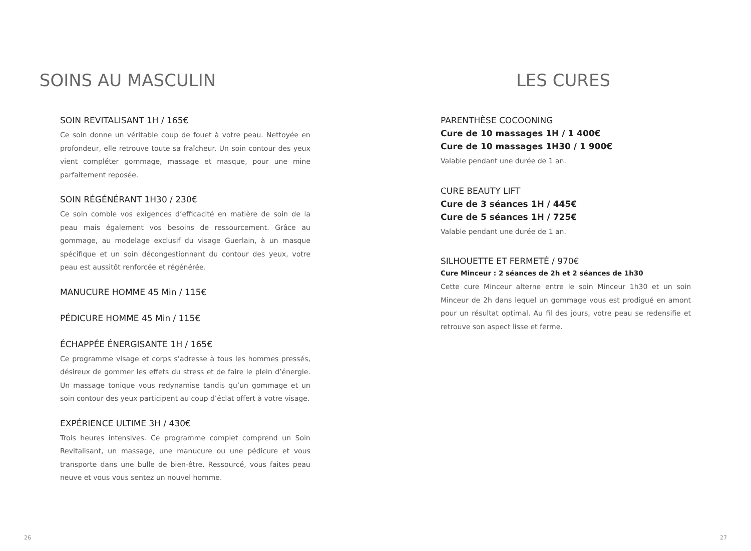SOINS AU MASCULIN
SOIN REVITALISANT 1H / 165€
Ce soin donne un véritable coup de fouet à votre peau. Nettoyée en profondeur, elle retrouve toute sa fraîcheur. Un soin contour des yeux vient compléter gommage, massage et masque, pour une mine parfaitement reposée.
SOIN RÉGÉNÉRANT 1H30 / 230€
Ce soin comble vos exigences d’efficacité en matière de soin de la peau mais également vos besoins de ressourcement. Grâce au gommage, au modelage exclusif du visage Guerlain, à un masque spécifique et un soin décongestionnant du contour des yeux, votre peau est aussitôt renforcée et régénérée.
MANUCURE HOMME 45 Min / 115€
PÉDICURE HOMME 45 Min / 115€
ÉCHAPPÉE ÉNERGISANTE 1H / 165€
Ce programme visage et corps s’adresse à tous les hommes pressés, désireux de gommer les effets du stress et de faire le plein d’énergie. Un massage tonique vous redynamise tandis qu’un gommage et un soin contour des yeux participent au coup d’éclat offert à votre visage.
EXPÉRIENCE ULTIME 3H / 430€
Trois heures intensives. Ce programme complet comprend un Soin Revitalisant, un massage, une manucure ou une pédicure et vous transporte dans une bulle de bien-être. Ressourcé, vous faites peau neuve et vous vous sentez un nouvel homme.
26
LES CURES
PARENTHÈSE COCOONING
Cure de 10 massages 1H / 1 400€
Cure de 10 massages 1H30 / 1 900€
Valable pendant une durée de 1 an.
CURE BEAUTY LIFT
Cure de 3 séances 1H / 445€
Cure de 5 séances 1H / 725€
Valable pendant une durée de 1 an.
SILHOUETTE ET FERMETÉ / 970€
Cure Minceur : 2 séances de 2h et 2 séances de 1h30
Cette cure Minceur alterne entre le soin Minceur 1h30 et un soin Minceur de 2h dans lequel un gommage vous est prodigué en amont pour un résultat optimal. Au fil des jours, votre peau se redensifie et retrouve son aspect lisse et ferme.
27